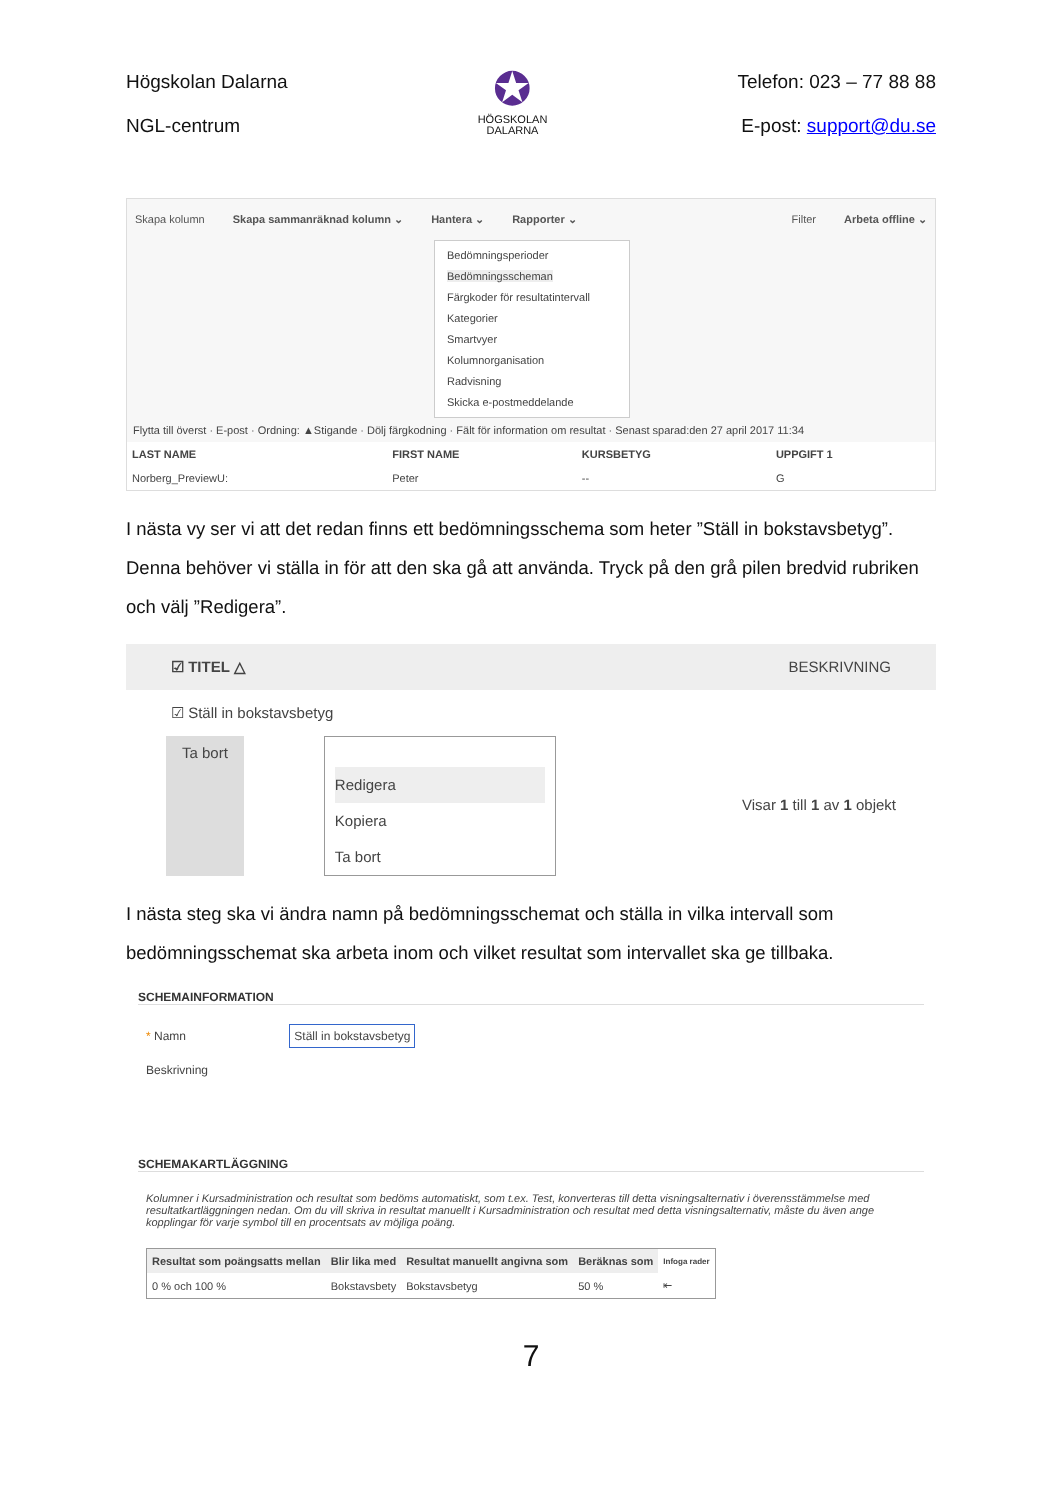Högskolan Dalarna
NGL-centrum
✪
HÖGSKOLAN
DALARNA
Telefon: 023 – 77 88 88
E-post: support@du.se
Skapa kolumn Skapa sammanräknad kolumn ⌄ Hantera ⌄ Rapporter ⌄ Filter Arbeta offline ⌄
Bedömningsperioder
Bedömningsscheman
Färgkoder för resultatintervall
Kategorier
Smartvyer
Kolumnorganisation
Radvisning
Skicka e-postmeddelande
Flytta till överst · E-post · Ordning: ▲Stigande · Dölj färgkodning · Fält för information om resultat · Senast sparad:den 27 april 2017 11:34
| LAST NAME | FIRST NAME | KURSBETYG | UPPGIFT 1 |
| --- | --- | --- | --- |
| Norberg_PreviewU: | Peter | -- | G |
I nästa vy ser vi att det redan finns ett bedömningsschema som heter ”Ställ in bokstavsbetyg”. Denna behöver vi ställa in för att den ska gå att använda. Tryck på den grå pilen bredvid rubriken och välj ”Redigera”.
☑ TITEL △ BESKRIVNING
☑ Ställ in bokstavsbetyg
Ta bort
Redigera
Kopiera
Ta bort
Visar 1 till 1 av 1 objekt
I nästa steg ska vi ändra namn på bedömningsschemat och ställa in vilka intervall som bedömningsschemat ska arbeta inom och vilket resultat som intervallet ska ge tillbaka.
SCHEMAINFORMATION
* Namn Ställ in bokstavsbetyg
Beskrivning
SCHEMAKARTLÄGGNING
Kolumner i Kursadministration och resultat som bedöms automatiskt, som t.ex. Test, konverteras till detta visningsalternativ i överensstämmelse med resultatkartläggningen nedan. Om du vill skriva in resultat manuellt i Kursadministration och resultat med detta visningsalternativ, måste du även ange kopplingar för varje symbol till en procentsats av möjliga poäng.
| Resultat som poängsatts mellan | Blir lika med | Resultat manuellt angivna som | Beräknas som | Infoga rader |
| --- | --- | --- | --- | --- |
| 0 % och 100 % | Bokstavsbety | Bokstavsbetyg | 50 % | ⇤ |
7